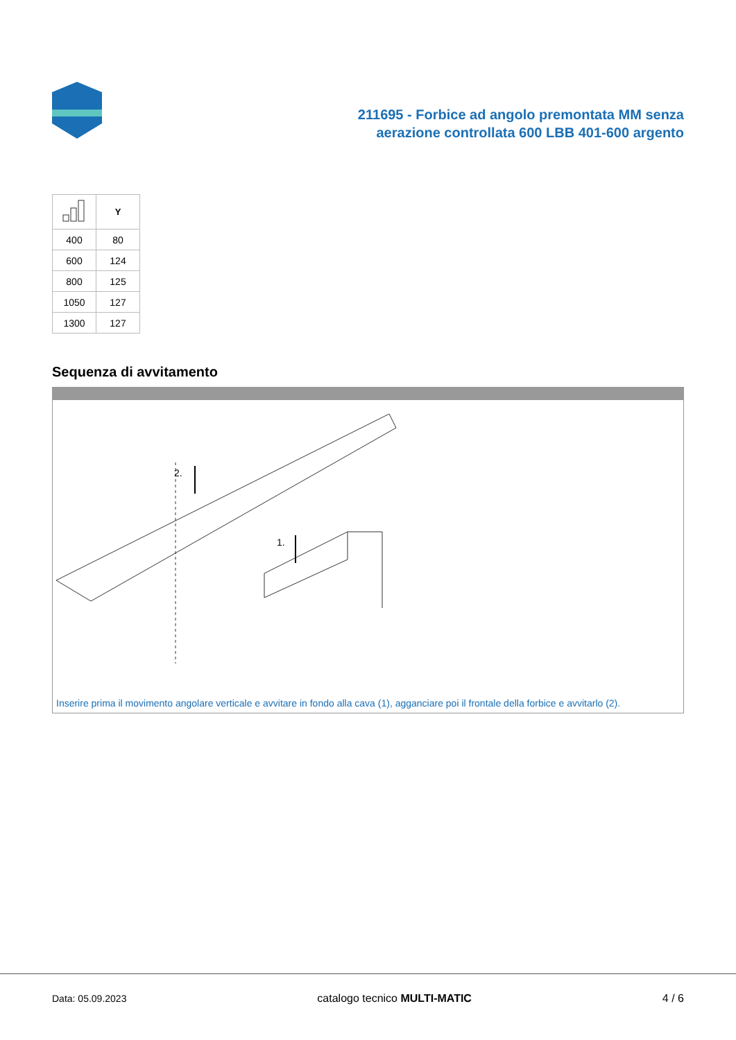211695 - Forbice ad angolo premontata MM senza
aerazione controllata 600 LBB 401-600 argento
| | Y |
| --- | --- |
| 400 | 80 |
| 600 | 124 |
| 800 | 125 |
| 1050 | 127 |
| 1300 | 127 |
Sequenza di avvitamento
2.
1.
Inserire prima il movimento angolare verticale e avvitare in fondo alla cava (1), agganciare poi il frontale della forbice e avvitarlo (2).
Data: 05.09.2023 catalogo tecnico MULTI-MATIC 4 / 6